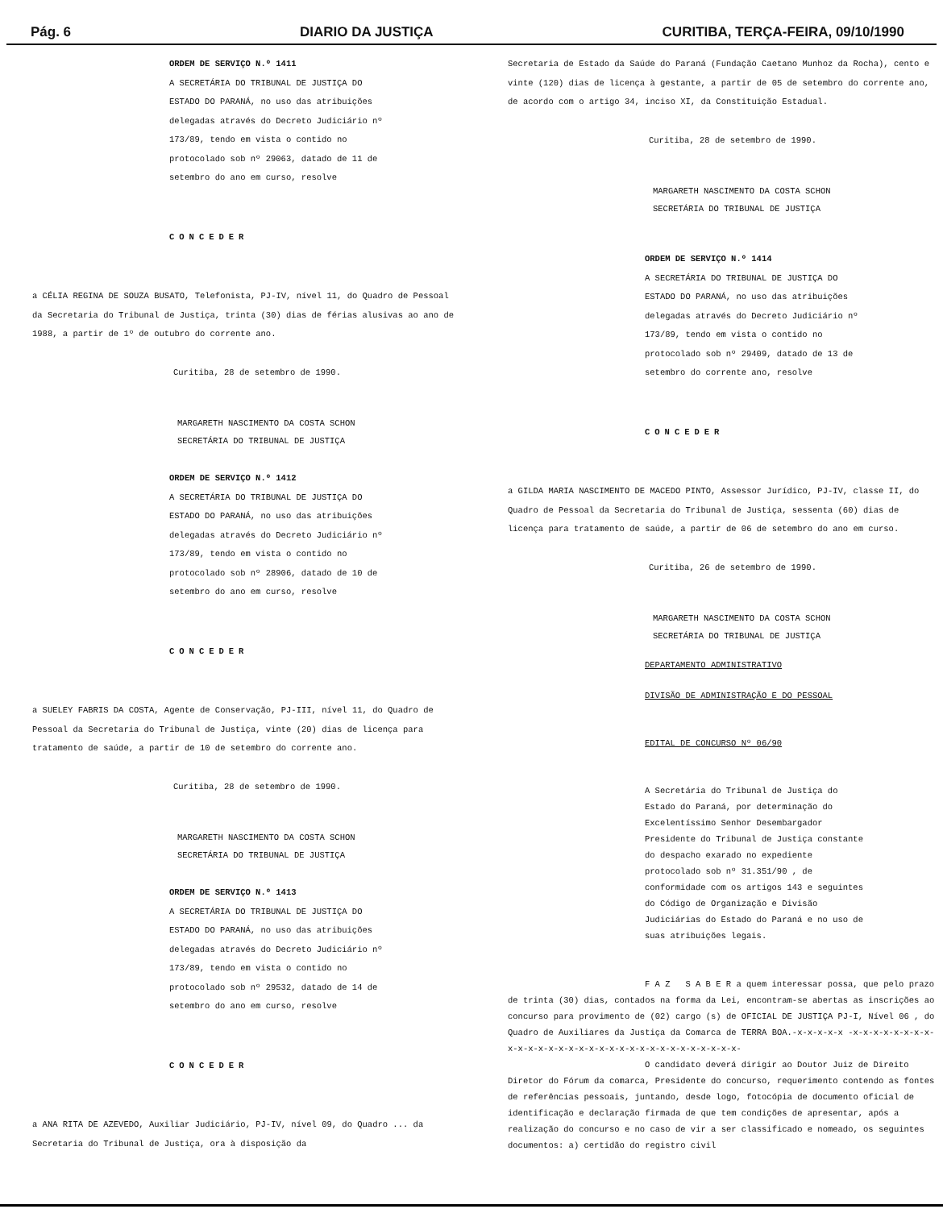Pág. 6 DIARIO DA JUSTIÇA CURITIBA, TERÇA-FEIRA, 09/10/1990
ORDEM DE SERVIÇO N.º 1411
A SECRETÁRIA DO TRIBUNAL DE JUSTIÇA DO ESTADO DO PARANÁ, no uso das atribuições delegadas através do Decreto Judiciário nº 173/89, tendo em vista o contido no protocolado sob nº 29063, datado de 11 de setembro do ano em curso, resolve
CONCEDER
a CÉLIA REGINA DE SOUZA BUSATO, Telefonista, PJ-IV, nível 11, do Quadro de Pessoal da Secretaria do Tribunal de Justiça, trinta (30) dias de férias alusivas ao ano de 1988, a partir de 1º de outubro do corrente ano.
Curitiba, 28 de setembro de 1990.
MARGARETH NASCIMENTO DA COSTA SCHON
SECRETÁRIA DO TRIBUNAL DE JUSTIÇA
ORDEM DE SERVIÇO N.º 1412
A SECRETÁRIA DO TRIBUNAL DE JUSTIÇA DO ESTADO DO PARANÁ, no uso das atribuições delegadas através do Decreto Judiciário nº 173/89, tendo em vista o contido no protocolado sob nº 28906, datado de 10 de setembro do ano em curso, resolve
CONCEDER
a SUELEY FABRIS DA COSTA, Agente de Conservação, PJ-III, nível 11, do Quadro de Pessoal da Secretaria do Tribunal de Justiça, vinte (20) dias de licença para tratamento de saúde, a partir de 10 de setembro do corrente ano.
Curitiba, 28 de setembro de 1990.
MARGARETH NASCIMENTO DA COSTA SCHON
SECRETÁRIA DO TRIBUNAL DE JUSTIÇA
ORDEM DE SERVIÇO N.º 1413
A SECRETÁRIA DO TRIBUNAL DE JUSTIÇA DO ESTADO DO PARANÁ, no uso das atribuições delegadas através do Decreto Judiciário nº 173/89, tendo em vista o contido no protocolado sob nº 29532, datado de 14 de setembro do ano em curso, resolve
CONCEDER
a ANA RITA DE AZEVEDO, Auxiliar Judiciário, PJ-IV, nível 09, do Quadro ... da Secretaria do Tribunal de Justiça, ora à disposição da
Secretaria de Estado da Saúde do Paraná (Fundação Caetano Munhoz da Rocha), cento e vinte (120) dias de licença à gestante, a partir de 05 de setembro do corrente ano, de acordo com o artigo 34, inciso XI, da Constituição Estadual.
Curitiba, 28 de setembro de 1990.
MARGARETH NASCIMENTO DA COSTA SCHON
SECRETÁRIA DO TRIBUNAL DE JUSTIÇA
ORDEM DE SERVIÇO N.º 1414
A SECRETÁRIA DO TRIBUNAL DE JUSTIÇA DO ESTADO DO PARANÁ, no uso das atribuições delegadas através do Decreto Judiciário nº 173/89, tendo em vista o contido no protocolado sob nº 29409, datado de 13 de setembro do corrente ano, resolve
CONCEDER
a GILDA MARIA NASCIMENTO DE MACEDO PINTO, Assessor Jurídico, PJ-IV, classe II, do Quadro de Pessoal da Secretaria do Tribunal de Justiça, sessenta (60) dias de licença para tratamento de saúde, a partir de 06 de setembro do ano em curso.
Curitiba, 26 de setembro de 1990.
MARGARETH NASCIMENTO DA COSTA SCHON
SECRETÁRIA DO TRIBUNAL DE JUSTIÇA
DEPARTAMENTO ADMINISTRATIVO
DIVISÃO DE ADMINISTRAÇÃO E DO PESSOAL
EDITAL DE CONCURSO Nº 06/90
A Secretária do Tribunal de Justiça do Estado do Paraná, por determinação do Excelentíssimo Senhor Desembargador Presidente do Tribunal de Justiça constante do despacho exarado no expediente protocolado sob nº 31.351/90 , de conformidade com os artigos 143 e seguintes do Código de Organização e Divisão Judiciárias do Estado do Paraná e no uso de suas atribuições legais.
F A Z S A B E R a quem interessar possa, que pelo prazo de trinta (30) dias, contados na forma da Lei, encontram-se abertas as inscrições ao concurso para provimento de (02) cargo (s) de OFICIAL DE JUSTIÇA PJ-I, Nível 06 , do Quadro de Auxiliares da Justiça da Comarca de TERRA BOA.-x-x-x-x-x -x-x-x-x-x-x-x-x-x-x-x-x-x-x-x-x-x-x-x-x-x-x-x-x-x-x-x-x-x-x-x-
O candidato deverá dirigir ao Doutor Juiz de Direito Diretor do Fórum da comarca, Presidente do concurso, requerimento contendo as fontes de referências pessoais, juntando, desde logo, fotocópia de documento oficial de identificação e declaração firmada de que tem condições de apresentar, após a realização do concurso e no caso de vir a ser classificado e nomeado, os seguintes documentos: a) certidão do registro civil